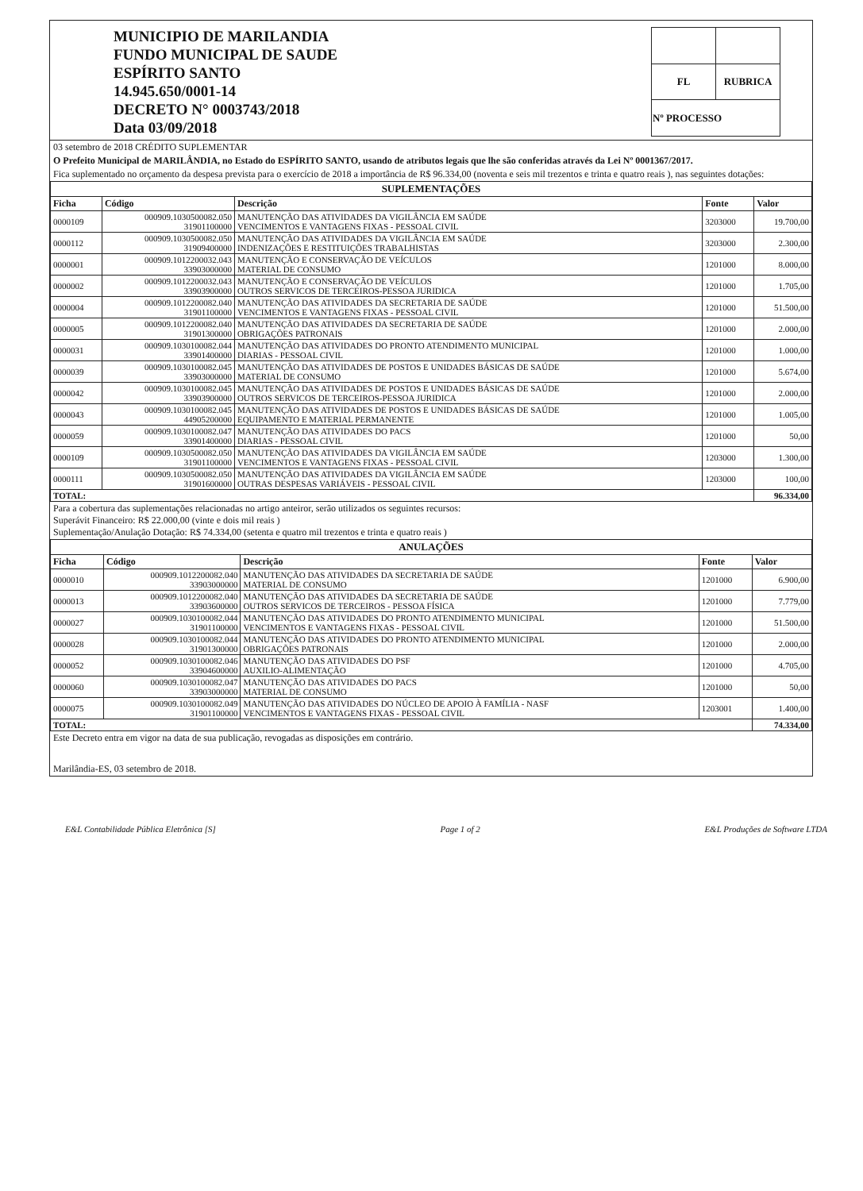MUNICIPIO DE MARILANDIA
FUNDO MUNICIPAL DE SAUDE
ESPÍRITO SANTO
14.945.650/0001-14
DECRETO N° 0003743/2018
Data 03/09/2018
| FL | RUBRICA |
| Nº PROCESSO | |
03 setembro de 2018 CRÉDITO SUPLEMENTAR
O Prefeito Municipal de MARILÂNDIA, no Estado do ESPÍRITO SANTO, usando de atributos legais que lhe são conferidas através da Lei Nº 0001367/2017.
Fica suplementado no orçamento da despesa prevista para o exercício de 2018 a importância de R$ 96.334,00 (noventa e seis mil trezentos e trinta e quatro reais ), nas seguintes dotações:
| SUPLEMENTAÇÕES | | | | |
| Ficha | Código | Descrição | Fonte | Valor |
| 0000109 | 000909.1030500082.050 31901100000 | MANUTENÇÃO DAS ATIVIDADES DA VIGILÂNCIA EM SAÚDE VENCIMENTOS E VANTAGENS FIXAS - PESSOAL CIVIL | 3203000 | 19.700,00 |
| 0000112 | 000909.1030500082.050 31909400000 | MANUTENÇÃO DAS ATIVIDADES DA VIGILÂNCIA EM SAÚDE INDENIZAÇÕES E RESTITUIÇÕES TRABALHISTAS | 3203000 | 2.300,00 |
| 0000001 | 000909.1012200032.043 33903000000 | MANUTENÇÃO E CONSERVAÇÃO DE VEÍCULOS MATERIAL DE CONSUMO | 1201000 | 8.000,00 |
| 0000002 | 000909.1012200032.043 33903900000 | MANUTENÇÃO E CONSERVAÇÃO DE VEÍCULOS OUTROS SERVICOS DE TERCEIROS-PESSOA JURIDICA | 1201000 | 1.705,00 |
| 0000004 | 000909.1012200082.040 31901100000 | MANUTENÇÃO DAS ATIVIDADES DA SECRETARIA DE SAÚDE VENCIMENTOS E VANTAGENS FIXAS - PESSOAL CIVIL | 1201000 | 51.500,00 |
| 0000005 | 000909.1012200082.040 31901300000 | MANUTENÇÃO DAS ATIVIDADES DA SECRETARIA DE SAÚDE OBRIGAÇÕES PATRONAIS | 1201000 | 2.000,00 |
| 0000031 | 000909.1030100082.044 33901400000 | MANUTENÇÃO DAS ATIVIDADES DO PRONTO ATENDIMENTO MUNICIPAL DIARIAS - PESSOAL CIVIL | 1201000 | 1.000,00 |
| 0000039 | 000909.1030100082.045 33903000000 | MANUTENÇÃO DAS ATIVIDADES DE POSTOS E UNIDADES BÁSICAS DE SAÚDE MATERIAL DE CONSUMO | 1201000 | 5.674,00 |
| 0000042 | 000909.1030100082.045 33903900000 | MANUTENÇÃO DAS ATIVIDADES DE POSTOS E UNIDADES BÁSICAS DE SAÚDE OUTROS SERVICOS DE TERCEIROS-PESSOA JURIDICA | 1201000 | 2.000,00 |
| 0000043 | 000909.1030100082.045 44905200000 | MANUTENÇÃO DAS ATIVIDADES DE POSTOS E UNIDADES BÁSICAS DE SAÚDE EQUIPAMENTO E MATERIAL PERMANENTE | 1201000 | 1.005,00 |
| 0000059 | 000909.1030100082.047 33901400000 | MANUTENÇÃO DAS ATIVIDADES DO PACS DIARIAS - PESSOAL CIVIL | 1201000 | 50,00 |
| 0000109 | 000909.1030500082.050 31901100000 | MANUTENÇÃO DAS ATIVIDADES DA VIGILÂNCIA EM SAÚDE VENCIMENTOS E VANTAGENS FIXAS - PESSOAL CIVIL | 1203000 | 1.300,00 |
| 0000111 | 000909.1030500082.050 31901600000 | MANUTENÇÃO DAS ATIVIDADES DA VIGILÂNCIA EM SAÚDE OUTRAS DESPESAS VARIÁVEIS - PESSOAL CIVIL | 1203000 | 100,00 |
| TOTAL: | | | | 96.334,00 |
Para a cobertura das suplementações relacionadas no artigo anteiror, serão utilizados os seguintes recursos:
Superávit Financeiro: R$ 22.000,00 (vinte e dois mil reais )
Suplementação/Anulação Dotação: R$ 74.334,00 (setenta e quatro mil trezentos e trinta e quatro reais )
| ANULAÇÕES | | | | |
| Ficha | Código | Descrição | Fonte | Valor |
| 0000010 | 000909.1012200082.040 33903000000 | MANUTENÇÃO DAS ATIVIDADES DA SECRETARIA DE SAÚDE MATERIAL DE CONSUMO | 1201000 | 6.900,00 |
| 0000013 | 000909.1012200082.040 33903600000 | MANUTENÇÃO DAS ATIVIDADES DA SECRETARIA DE SAÚDE OUTROS SERVICOS DE TERCEIROS - PESSOA FÍSICA | 1201000 | 7.779,00 |
| 0000027 | 000909.1030100082.044 31901100000 | MANUTENÇÃO DAS ATIVIDADES DO PRONTO ATENDIMENTO MUNICIPAL VENCIMENTOS E VANTAGENS FIXAS - PESSOAL CIVIL | 1201000 | 51.500,00 |
| 0000028 | 000909.1030100082.044 31901300000 | MANUTENÇÃO DAS ATIVIDADES DO PRONTO ATENDIMENTO MUNICIPAL OBRIGAÇÕES PATRONAIS | 1201000 | 2.000,00 |
| 0000052 | 000909.1030100082.046 33904600000 | MANUTENÇÃO DAS ATIVIDADES DO PSF AUXILIO-ALIMENTAÇÃO | 1201000 | 4.705,00 |
| 0000060 | 000909.1030100082.047 33903000000 | MANUTENÇÃO DAS ATIVIDADES DO PACS MATERIAL DE CONSUMO | 1201000 | 50,00 |
| 0000075 | 000909.1030100082.049 31901100000 | MANUTENÇÃO DAS ATIVIDADES DO NÚCLEO DE APOIO À FAMÍLIA - NASF VENCIMENTOS E VANTAGENS FIXAS - PESSOAL CIVIL | 1203001 | 1.400,00 |
| TOTAL: | | | | 74.334,00 |
Este Decreto entra em vigor na data de sua publicação, revogadas as disposições em contrário.
Marilândia-ES, 03 setembro de 2018.
E&L Contabilidade Pública Eletrônica [S] Page 1 of 2 E&L Produções de Software LTDA